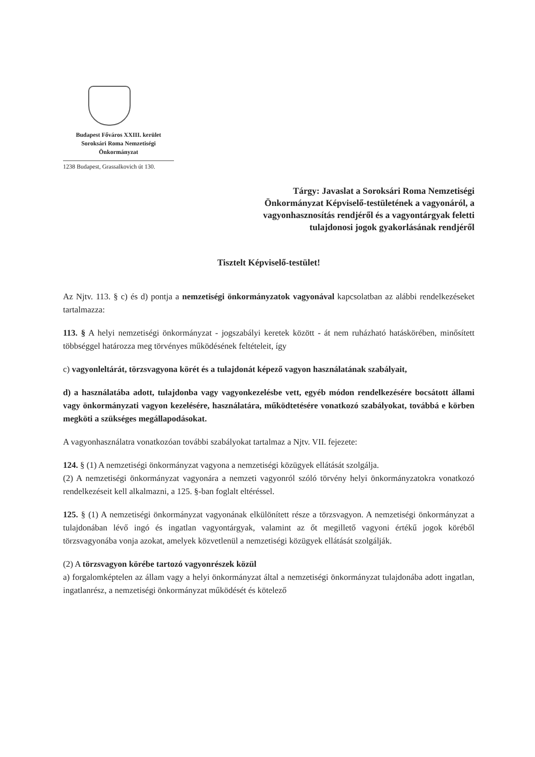Budapest Főváros XXIII. kerület
Soroksári Roma Nemzetiségi
Önkormányzat
1238 Budapest, Grassalkovich út 130.
Tárgy: Javaslat a Soroksári Roma Nemzetiségi
Önkormányzat Képviselő-testületének a vagyonáról, a
vagyonhasznosítás rendjéről és a vagyontárgyak feletti
tulajdonosi jogok gyakorlásának rendjéről
Tisztelt Képviselő-testület!
Az Njtv. 113. § c) és d) pontja a nemzetiségi önkormányzatok vagyonával kapcsolatban az alábbi rendelkezéseket tartalmazza:
113. § A helyi nemzetiségi önkormányzat - jogszabályi keretek között - át nem ruházható hatáskörében, minősített többséggel határozza meg törvényes működésének feltételeit, így
c) vagyonleltárát, törzsvagyona körét és a tulajdonát képező vagyon használatának szabályait,
d) a használatába adott, tulajdonba vagy vagyonkezelésbe vett, egyéb módon rendelkezésére bocsátott állami vagy önkormányzati vagyon kezelésére, használatára, működtetésére vonatkozó szabályokat, továbbá e körben megköti a szükséges megállapodásokat.
A vagyonhasználatra vonatkozóan további szabályokat tartalmaz a Njtv. VII. fejezete:
124. § (1) A nemzetiségi önkormányzat vagyona a nemzetiségi közügyek ellátását szolgálja.
(2) A nemzetiségi önkormányzat vagyonára a nemzeti vagyonról szóló törvény helyi önkormányzatokra vonatkozó rendelkezéseit kell alkalmazni, a 125. §-ban foglalt eltéréssel.
125. § (1) A nemzetiségi önkormányzat vagyonának elkülönített része a törzsvagyon. A nemzetiségi önkormányzat a tulajdonában lévő ingó és ingatlan vagyontárgyak, valamint az őt megillető vagyoni értékű jogok köréből törzsvagyonába vonja azokat, amelyek közvetlenül a nemzetiségi közügyek ellátását szolgálják.
(2) A törzsvagyon körébe tartozó vagyonrészek közül
a) forgalomképtelen az állam vagy a helyi önkormányzat által a nemzetiségi önkormányzat tulajdonába adott ingatlan, ingatlanrész, a nemzetiségi önkormányzat működését és kötelező